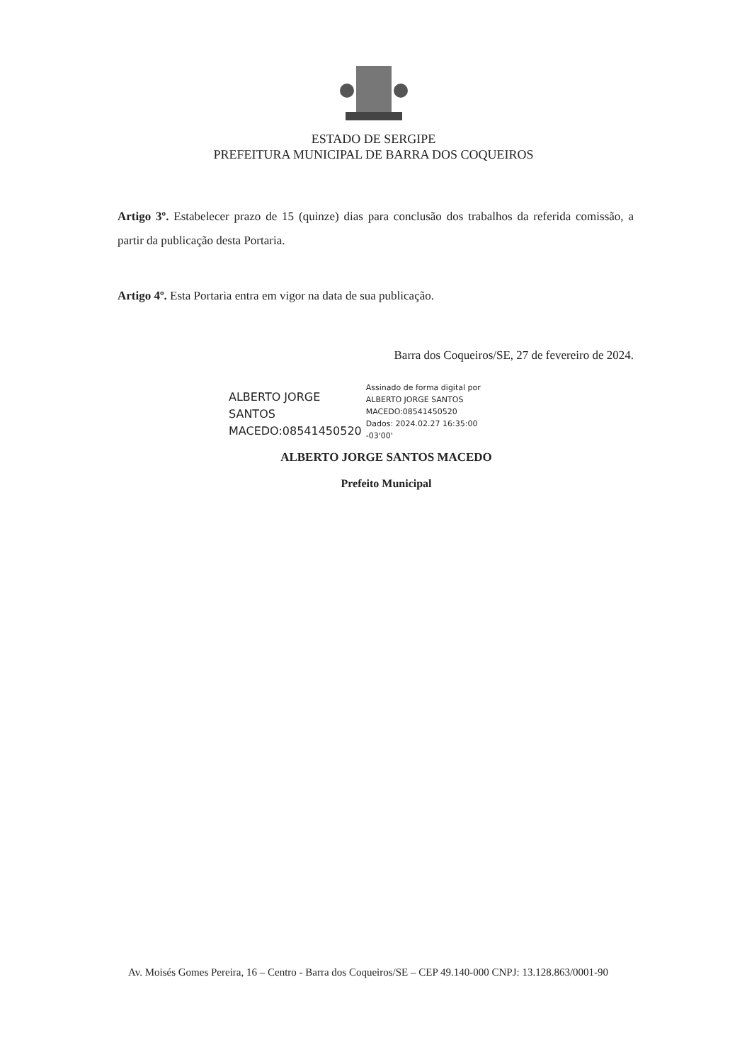ESTADO DE SERGIPE
PREFEITURA MUNICIPAL DE BARRA DOS COQUEIROS
Artigo 3º. Estabelecer prazo de 15 (quinze) dias para conclusão dos trabalhos da referida comissão, a partir da publicação desta Portaria.
Artigo 4º. Esta Portaria entra em vigor na data de sua publicação.
Barra dos Coqueiros/SE, 27 de fevereiro de 2024.
ALBERTO JORGE
SANTOS
MACEDO:08541450520
Assinado de forma digital por
ALBERTO JORGE SANTOS
MACEDO:08541450520
Dados: 2024.02.27 16:35:00
-03'00'
ALBERTO JORGE SANTOS MACEDO
Prefeito Municipal
Av. Moisés Gomes Pereira, 16 – Centro - Barra dos Coqueiros/SE – CEP 49.140-000 CNPJ: 13.128.863/0001-90